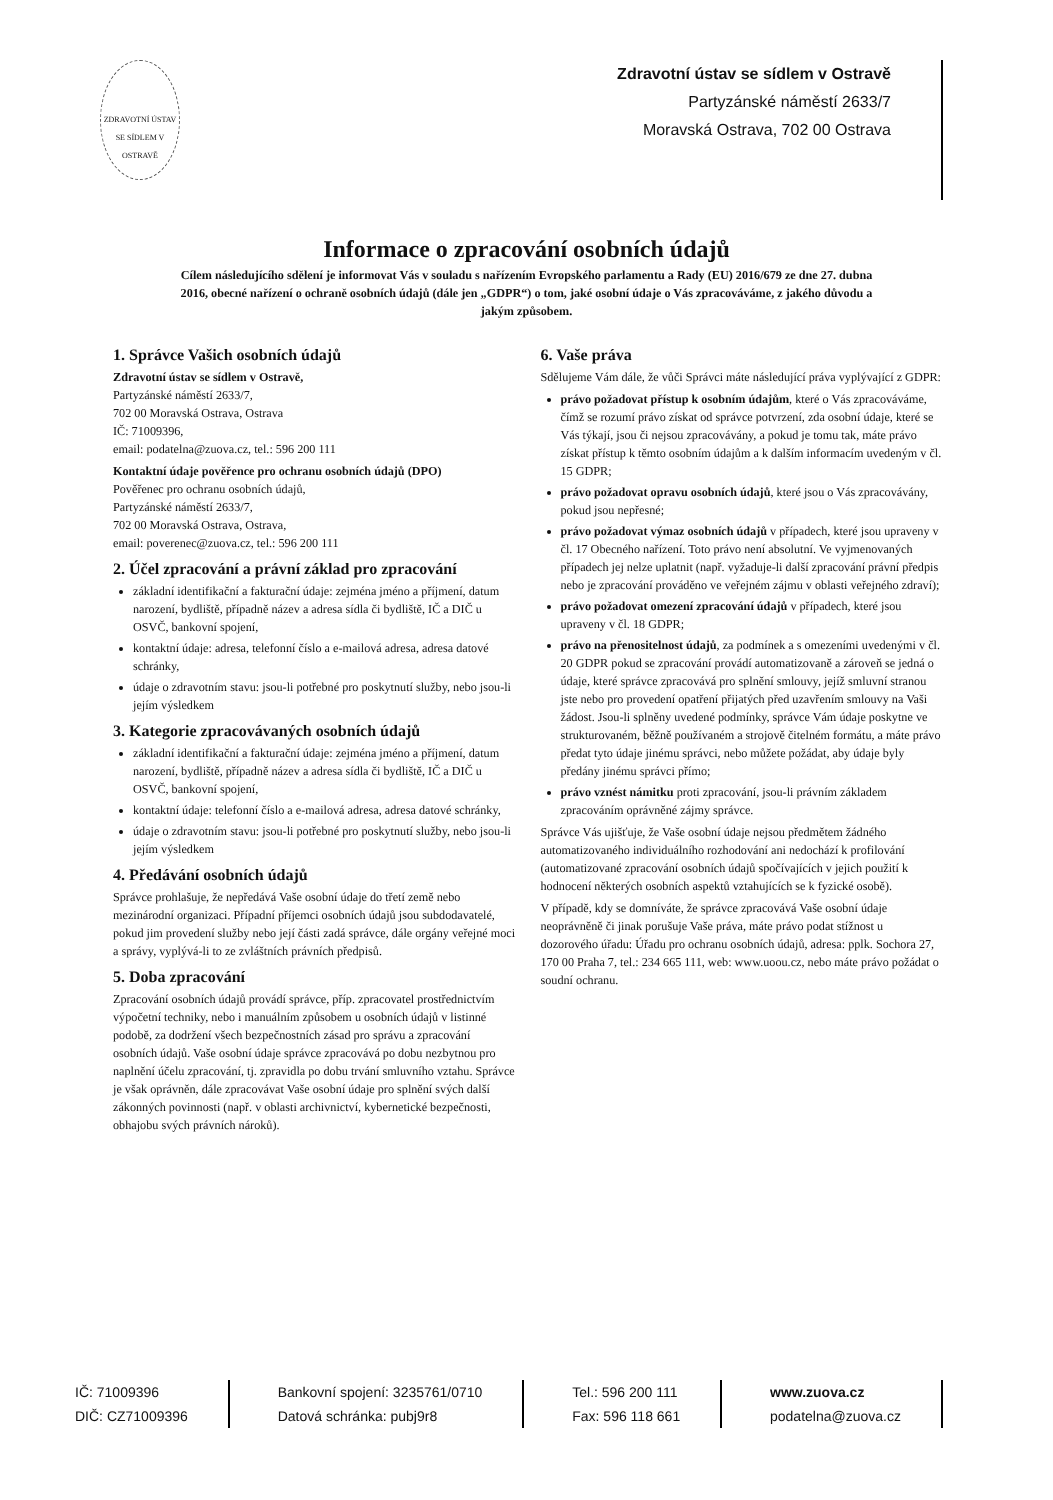ZDRAVOTNÍ ÚSTAV SE SÍDLEM V OSTRAVĚ
Zdravotní ústav se sídlem v Ostravě
Partyzánské náměstí 2633/7
Moravská Ostrava, 702 00 Ostrava
Informace o zpracování osobních údajů
Cílem následujícího sdělení je informovat Vás v souladu s nařízením Evropského parlamentu a Rady (EU) 2016/679 ze dne 27. dubna 2016, obecné nařízení o ochraně osobních údajů (dále jen „GDPR“) o tom, jaké osobní údaje o Vás zpracováváme, z jakého důvodu a jakým způsobem.
1. Správce Vašich osobních údajů
Zdravotní ústav se sídlem v Ostravě,
Partyzánské náměstí 2633/7,
702 00 Moravská Ostrava, Ostrava
IČ: 71009396,
email: podatelna@zuova.cz, tel.: 596 200 111
Kontaktní údaje pověřence pro ochranu osobních údajů (DPO)
Pověřenec pro ochranu osobních údajů,
Partyzánské náměstí 2633/7,
702 00 Moravská Ostrava, Ostrava,
email: poverenec@zuova.cz, tel.: 596 200 111
2. Účel zpracování a právní základ pro zpracování
základní identifikační a fakturační údaje: zejména jméno a příjmení, datum narození, bydliště, případně název a adresa sídla či bydliště, IČ a DIČ u OSVČ, bankovní spojení,
kontaktní údaje: adresa, telefonní číslo a e-mailová adresa, adresa datové schránky,
údaje o zdravotním stavu: jsou-li potřebné pro poskytnutí služby, nebo jsou-li jejím výsledkem
3. Kategorie zpracovávaných osobních údajů
základní identifikační a fakturační údaje: zejména jméno a příjmení, datum narození, bydliště, případně název a adresa sídla či bydliště, IČ a DIČ u OSVČ, bankovní spojení,
kontaktní údaje: telefonní číslo a e-mailová adresa, adresa datové schránky,
údaje o zdravotním stavu: jsou-li potřebné pro poskytnutí služby, nebo jsou-li jejím výsledkem
4. Předávání osobních údajů
Správce prohlašuje, že nepředává Vaše osobní údaje do třetí země nebo mezinárodní organizaci. Případní příjemci osobních údajů jsou subdodavatelé, pokud jim provedení služby nebo její části zadá správce, dále orgány veřejné moci a správy, vyplývá-li to ze zvláštních právních předpisů.
5. Doba zpracování
Zpracování osobních údajů provádí správce, příp. zpracovatel prostřednictvím výpočetní techniky, nebo i manuálním způsobem u osobních údajů v listinné podobě, za dodržení všech bezpečnostních zásad pro správu a zpracování osobních údajů. Vaše osobní údaje správce zpracovává po dobu nezbytnou pro naplnění účelu zpracování, tj. zpravidla po dobu trvání smluvního vztahu. Správce je však oprávněn, dále zpracovávat Vaše osobní údaje pro splnění svých další zákonných povinnosti (např. v oblasti archivnictví, kybernetické bezpečnosti, obhajobu svých právních nároků).
6. Vaše práva
Sdělujeme Vám dále, že vůči Správci máte následující práva vyplývající z GDPR:
právo požadovat přístup k osobním údajům, které o Vás zpracováváme, čímž se rozumí právo získat od správce potvrzení, zda osobní údaje, které se Vás týkají, jsou či nejsou zpracovávány, a pokud je tomu tak, máte právo získat přístup k těmto osobním údajům a k dalším informacím uvedeným v čl. 15 GDPR;
právo požadovat opravu osobních údajů, které jsou o Vás zpracovávány, pokud jsou nepřesné;
právo požadovat výmaz osobních údajů v případech, které jsou upraveny v čl. 17 Obecného nařízení. Toto právo není absolutní. Ve vyjmenovaných případech jej nelze uplatnit (např. vyžaduje-li další zpracování právní předpis nebo je zpracování prováděno ve veřejném zájmu v oblasti veřejného zdraví);
právo požadovat omezení zpracování údajů v případech, které jsou upraveny v čl. 18 GDPR;
právo na přenositelnost údajů, za podmínek a s omezeními uvedenými v čl. 20 GDPR pokud se zpracování provádí automatizovaně a zároveň se jedná o údaje, které správce zpracovává pro splnění smlouvy, jejíž smluvní stranou jste nebo pro provedení opatření přijatých před uzavřením smlouvy na Vaši žádost. Jsou-li splněny uvedené podmínky, správce Vám údaje poskytne ve strukturovaném, běžně používaném a strojově čitelném formátu, a máte právo předat tyto údaje jinému správci, nebo můžete požádat, aby údaje byly předány jinému správci přímo;
právo vznést námitku proti zpracování, jsou-li právním základem zpracováním oprávněné zájmy správce.
Správce Vás ujišťuje, že Vaše osobní údaje nejsou předmětem žádného automatizovaného individuálního rozhodování ani nedochází k profilování (automatizované zpracování osobních údajů spočívajících v jejich použití k hodnocení některých osobních aspektů vztahujících se k fyzické osobě).
V případě, kdy se domníváte, že správce zpracovává Vaše osobní údaje neoprávněně či jinak porušuje Vaše práva, máte právo podat stížnost u dozorového úřadu: Úřadu pro ochranu osobních údajů, adresa: pplk. Sochora 27, 170 00 Praha 7, tel.: 234 665 111, web: www.uoou.cz, nebo máte právo požádat o soudní ochranu.
IČ: 71009396
DIČ: CZ71009396
Bankovní spojení: 3235761/0710
Datová schránka: pubj9r8
Tel.: 596 200 111
Fax: 596 118 661
www.zuova.cz
podatelna@zuova.cz